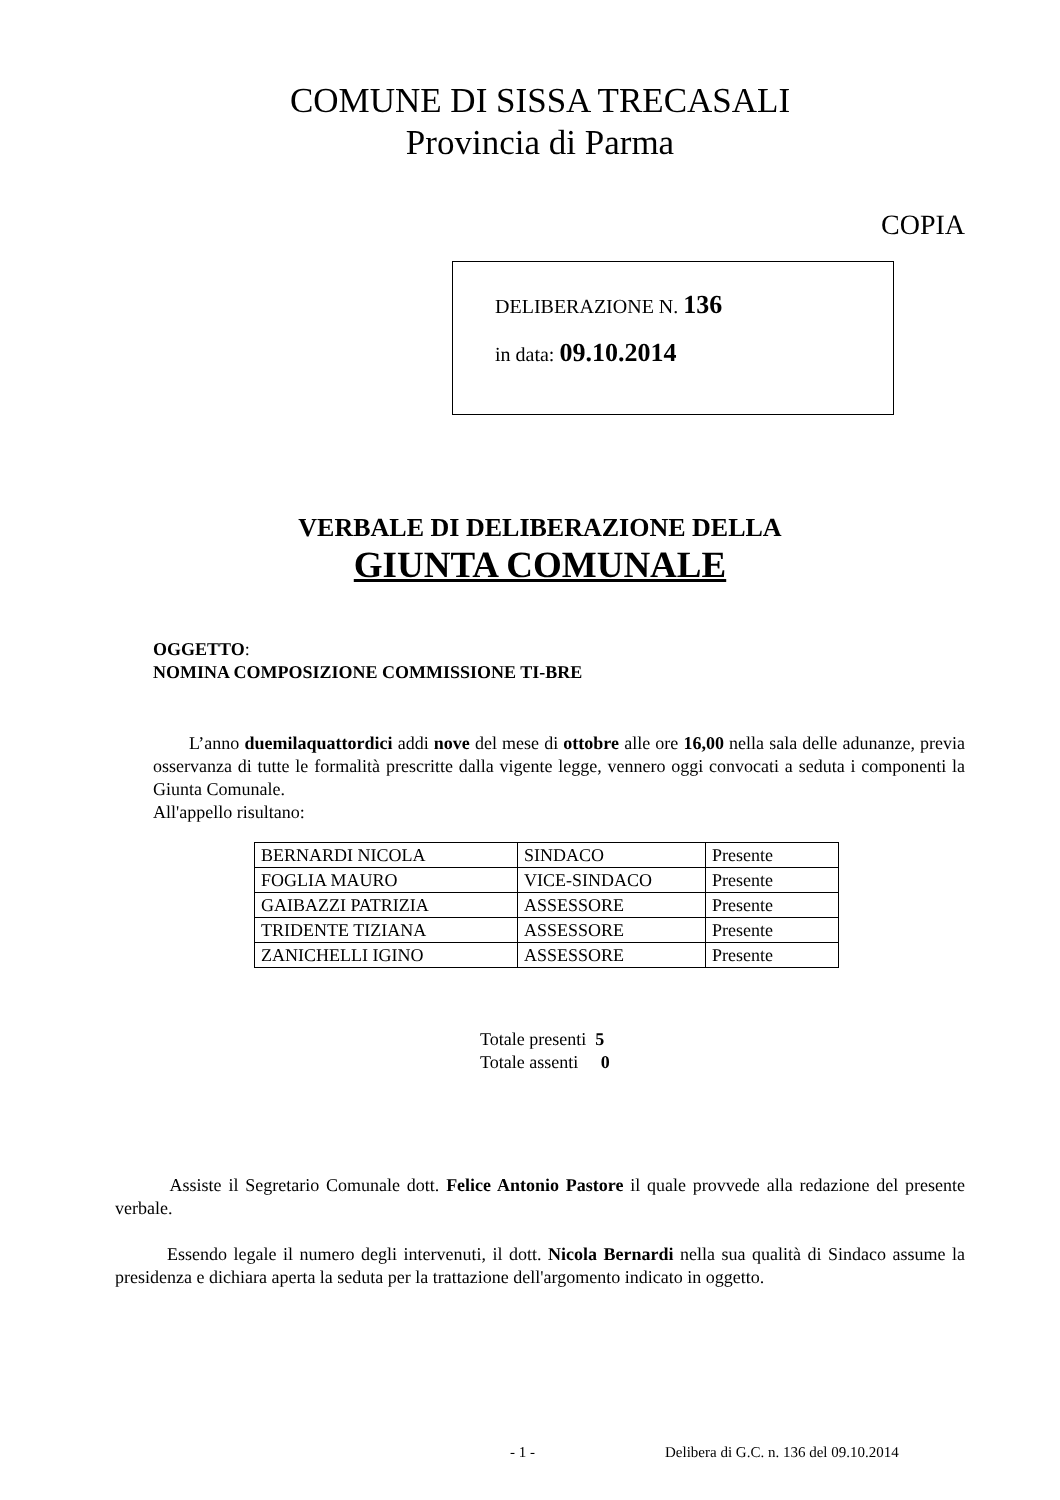COMUNE DI SISSA TRECASALI
Provincia di Parma
COPIA
DELIBERAZIONE N. 136
in data: 09.10.2014
VERBALE DI DELIBERAZIONE DELLA
GIUNTA COMUNALE
OGGETTO:
NOMINA COMPOSIZIONE COMMISSIONE TI-BRE
L’anno duemilaquattordici addi nove del mese di ottobre alle ore 16,00 nella sala delle adunanze, previa osservanza di tutte le formalità prescritte dalla vigente legge, vennero oggi convocati a seduta i componenti la Giunta Comunale.
All'appello risultano:
| BERNARDI NICOLA | SINDACO | Presente |
| FOGLIA MAURO | VICE-SINDACO | Presente |
| GAIBAZZI PATRIZIA | ASSESSORE | Presente |
| TRIDENTE TIZIANA | ASSESSORE | Presente |
| ZANICHELLI IGINO | ASSESSORE | Presente |
Totale presenti 5
Totale assenti 0
Assiste il Segretario Comunale dott. Felice Antonio Pastore il quale provvede alla redazione del presente verbale.
Essendo legale il numero degli intervenuti, il dott. Nicola Bernardi nella sua qualità di Sindaco assume la presidenza e dichiara aperta la seduta per la trattazione dell'argomento indicato in oggetto.
- 1 -Delibera di G.C. n. 136 del 09.10.2014